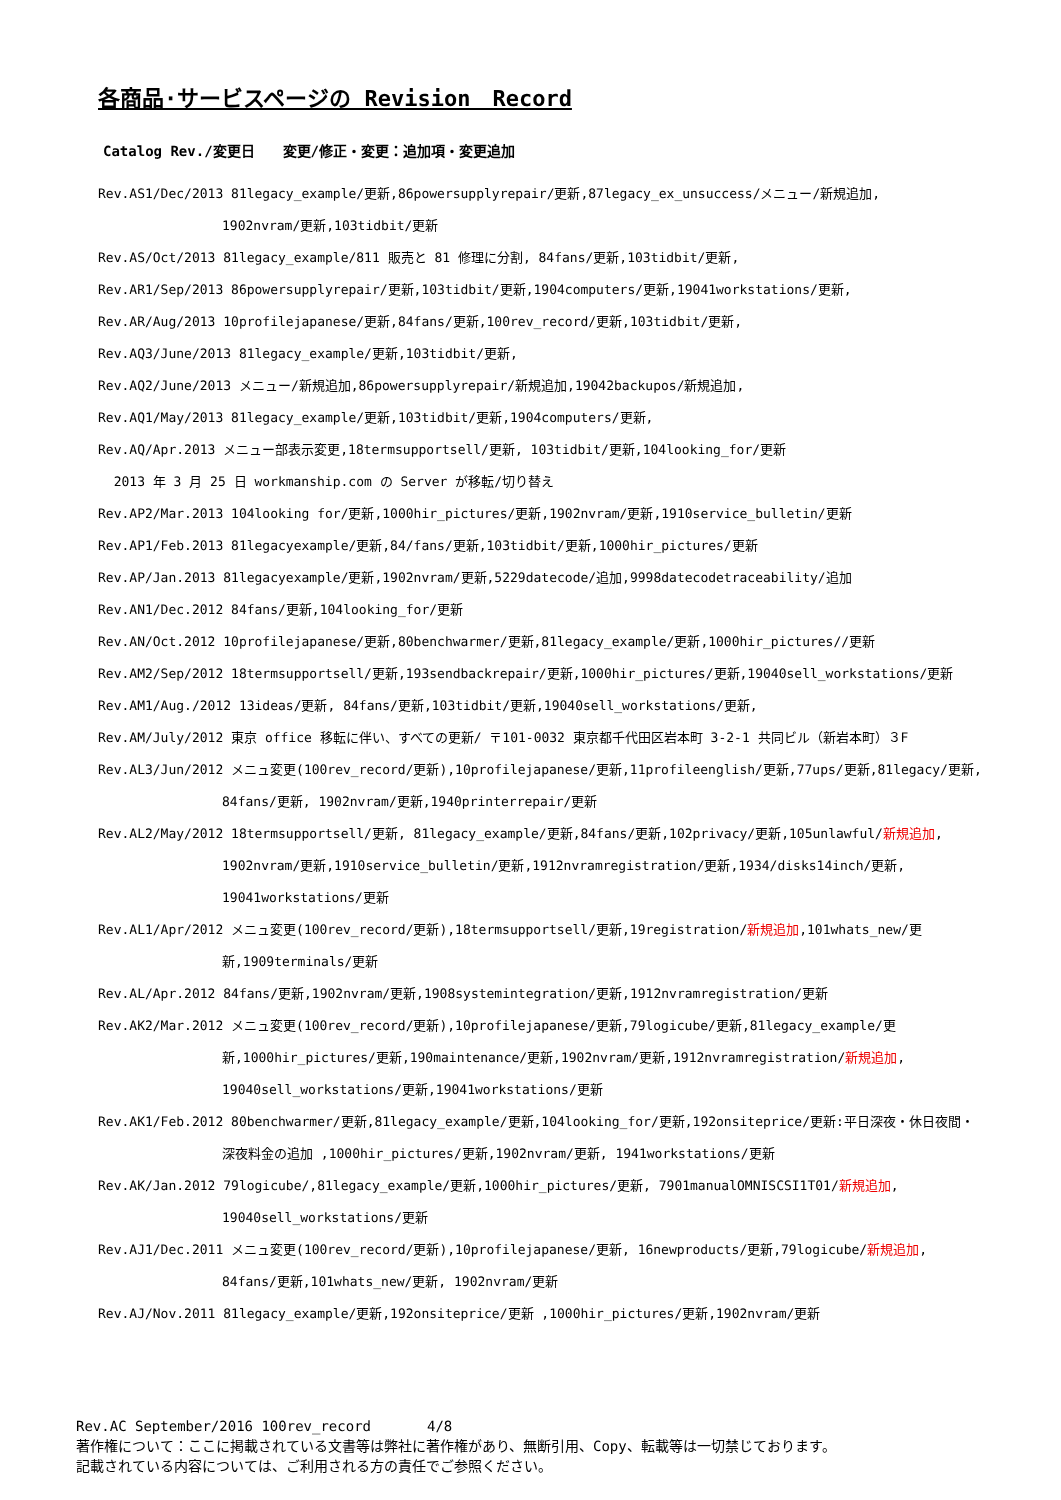各商品·サービスページの Revision　Record
Catalog Rev./変更日　　変更/修正・変更：追加項・変更追加
Rev.AS1/Dec/2013 81legacy_example/更新,86powersupplyrepair/更新,87legacy_ex_unsuccess/メニュー/新規追加,
1902nvram/更新,103tidbit/更新
Rev.AS/Oct/2013 81legacy_example/811 販売と 81 修理に分割, 84fans/更新,103tidbit/更新,
Rev.AR1/Sep/2013 86powersupplyrepair/更新,103tidbit/更新,1904computers/更新,19041workstations/更新,
Rev.AR/Aug/2013 10profilejapanese/更新,84fans/更新,100rev_record/更新,103tidbit/更新,
Rev.AQ3/June/2013 81legacy_example/更新,103tidbit/更新,
Rev.AQ2/June/2013 メニュー/新規追加,86powersupplyrepair/新規追加,19042backupos/新規追加,
Rev.AQ1/May/2013 81legacy_example/更新,103tidbit/更新,1904computers/更新,
Rev.AQ/Apr.2013 メニュー部表示変更,18termsupportsell/更新, 103tidbit/更新,104looking_for/更新
2013 年 3 月 25 日 workmanship.com の Server が移転/切り替え
Rev.AP2/Mar.2013 104looking for/更新,1000hir_pictures/更新,1902nvram/更新,1910service_bulletin/更新
Rev.AP1/Feb.2013 81legacyexample/更新,84/fans/更新,103tidbit/更新,1000hir_pictures/更新
Rev.AP/Jan.2013 81legacyexample/更新,1902nvram/更新,5229datecode/追加,9998datecodetraceability/追加
Rev.AN1/Dec.2012 84fans/更新,104looking_for/更新
Rev.AN/Oct.2012 10profilejapanese/更新,80benchwarmer/更新,81legacy_example/更新,1000hir_pictures//更新
Rev.AM2/Sep/2012 18termsupportsell/更新,193sendbackrepair/更新,1000hir_pictures/更新,19040sell_workstations/更新
Rev.AM1/Aug./2012 13ideas/更新, 84fans/更新,103tidbit/更新,19040sell_workstations/更新,
Rev.AM/July/2012 東京 office 移転に伴い、すべての更新/ 〒101-0032 東京都千代田区岩本町 3-2-1 共同ビル（新岩本町）３F
Rev.AL3/Jun/2012 メニュ変更(100rev_record/更新),10profilejapanese/更新,11profileenglish/更新,77ups/更新,81legacy/更新,
84fans/更新, 1902nvram/更新,1940printerrepair/更新
Rev.AL2/May/2012 18termsupportsell/更新, 81legacy_example/更新,84fans/更新,102privacy/更新,105unlawful/新規追加,
1902nvram/更新,1910service_bulletin/更新,1912nvramregistration/更新,1934/disks14inch/更新,
19041workstations/更新
Rev.AL1/Apr/2012 メニュ変更(100rev_record/更新),18termsupportsell/更新,19registration/新規追加,101whats_new/更
新,1909terminals/更新
Rev.AL/Apr.2012 84fans/更新,1902nvram/更新,1908systemintegration/更新,1912nvramregistration/更新
Rev.AK2/Mar.2012 メニュ変更(100rev_record/更新),10profilejapanese/更新,79logicube/更新,81legacy_example/更
新,1000hir_pictures/更新,190maintenance/更新,1902nvram/更新,1912nvramregistration/新規追加,
19040sell_workstations/更新,19041workstations/更新
Rev.AK1/Feb.2012 80benchwarmer/更新,81legacy_example/更新,104looking_for/更新,192onsiteprice/更新:平日深夜・休日夜間・
深夜料金の追加 ,1000hir_pictures/更新,1902nvram/更新, 1941workstations/更新
Rev.AK/Jan.2012 79logicube/,81legacy_example/更新,1000hir_pictures/更新, 7901manualOMNISCSI1T01/新規追加,
19040sell_workstations/更新
Rev.AJ1/Dec.2011 メニュ変更(100rev_record/更新),10profilejapanese/更新, 16newproducts/更新,79logicube/新規追加,
84fans/更新,101whats_new/更新, 1902nvram/更新
Rev.AJ/Nov.2011 81legacy_example/更新,192onsiteprice/更新 ,1000hir_pictures/更新,1902nvram/更新
Rev.AC September/2016 100rev_record　　　　4/8
著作権について：ここに掲載されている文書等は弊社に著作権があり、無断引用、Copy、転載等は一切禁じております。
記載されている内容については、ご利用される方の責任でご参照ください。